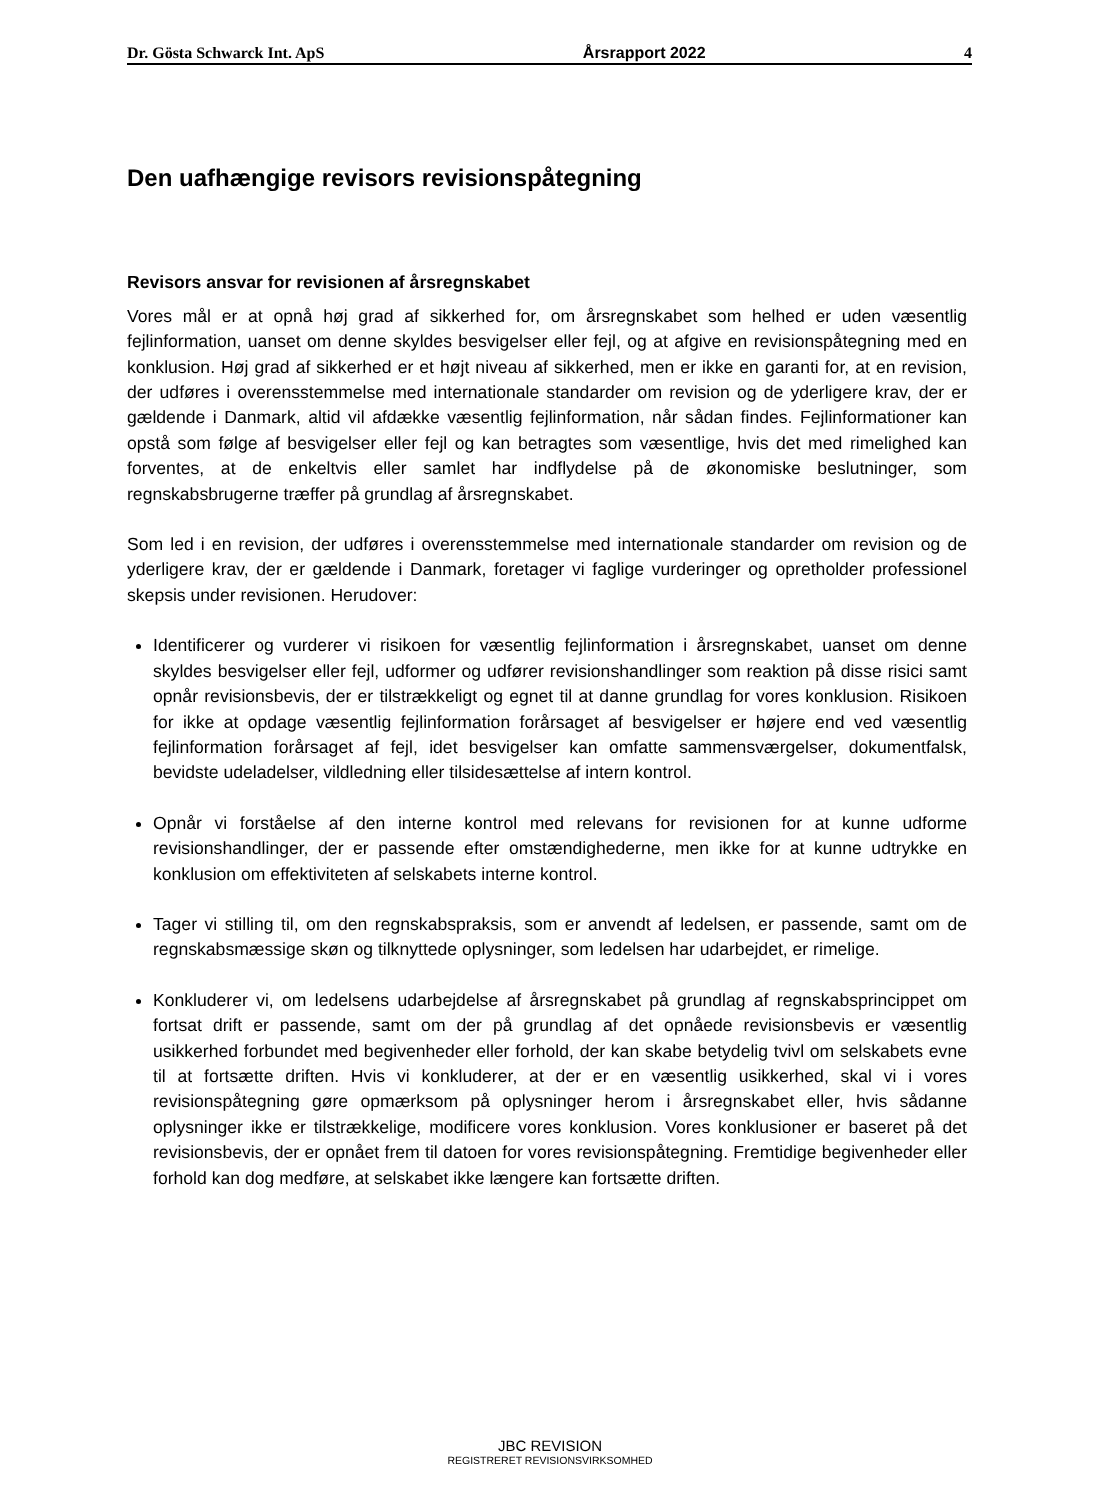Dr. Gösta Schwarck Int. ApS Årsrapport 2022 4
Den uafhængige revisors revisionspåtegning
Revisors ansvar for revisionen af årsregnskabet
Vores mål er at opnå høj grad af sikkerhed for, om årsregnskabet som helhed er uden væsentlig fejlinformation, uanset om denne skyldes besvigelser eller fejl, og at afgive en revisionspåtegning med en konklusion. Høj grad af sikkerhed er et højt niveau af sikkerhed, men er ikke en garanti for, at en revision, der udføres i overensstemmelse med internationale standarder om revision og de yderligere krav, der er gældende i Danmark, altid vil afdække væsentlig fejlinformation, når sådan findes. Fejlinformationer kan opstå som følge af besvigelser eller fejl og kan betragtes som væsentlige, hvis det med rimelighed kan forventes, at de enkeltvis eller samlet har indflydelse på de økonomiske beslutninger, som regnskabsbrugerne træffer på grundlag af årsregnskabet.
Som led i en revision, der udføres i overensstemmelse med internationale standarder om revision og de yderligere krav, der er gældende i Danmark, foretager vi faglige vurderinger og opretholder professionel skepsis under revisionen. Herudover:
Identificerer og vurderer vi risikoen for væsentlig fejlinformation i årsregnskabet, uanset om denne skyldes besvigelser eller fejl, udformer og udfører revisionshandlinger som reaktion på disse risici samt opnår revisionsbevis, der er tilstrækkeligt og egnet til at danne grundlag for vores konklusion. Risikoen for ikke at opdage væsentlig fejlinformation forårsaget af besvigelser er højere end ved væsentlig fejlinformation forårsaget af fejl, idet besvigelser kan omfatte sammensværgelser, dokumentfalsk, bevidste udeladelser, vildledning eller tilsidesættelse af intern kontrol.
Opnår vi forståelse af den interne kontrol med relevans for revisionen for at kunne udforme revisionshandlinger, der er passende efter omstændighederne, men ikke for at kunne udtrykke en konklusion om effektiviteten af selskabets interne kontrol.
Tager vi stilling til, om den regnskabspraksis, som er anvendt af ledelsen, er passende, samt om de regnskabsmæssige skøn og tilknyttede oplysninger, som ledelsen har udarbejdet, er rimelige.
Konkluderer vi, om ledelsens udarbejdelse af årsregnskabet på grundlag af regnskabsprincippet om fortsat drift er passende, samt om der på grundlag af det opnåede revisionsbevis er væsentlig usikkerhed forbundet med begivenheder eller forhold, der kan skabe betydelig tvivl om selskabets evne til at fortsætte driften. Hvis vi konkluderer, at der er en væsentlig usikkerhed, skal vi i vores revisionspåtegning gøre opmærksom på oplysninger herom i årsregnskabet eller, hvis sådanne oplysninger ikke er tilstrækkelige, modificere vores konklusion. Vores konklusioner er baseret på det revisionsbevis, der er opnået frem til datoen for vores revisionspåtegning. Fremtidige begivenheder eller forhold kan dog medføre, at selskabet ikke længere kan fortsætte driften.
JBC REVISION
REGISTRERET REVISIONSVIRKSOMHED